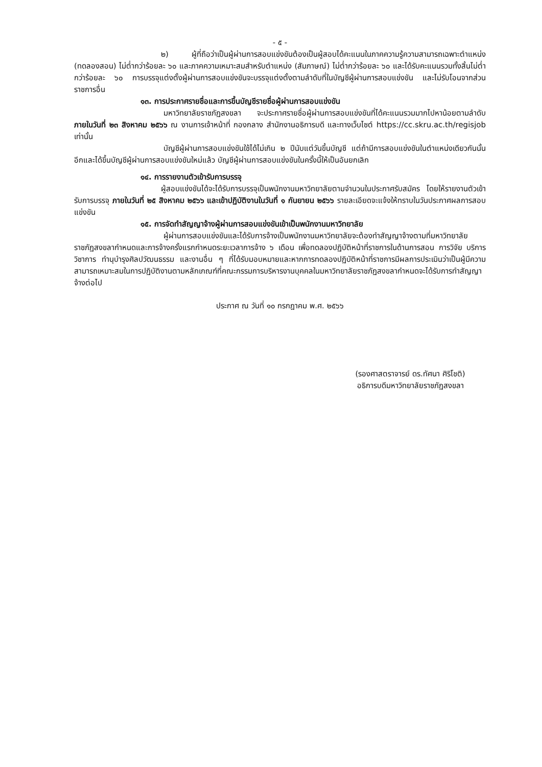- ๕ -
๒) ผู้ที่ถือว่าเป็นผู้ผ่านการสอบแข่งขันต้องเป็นผู้สอบได้คะแนนในภาคความรู้ความสามารถเฉพาะตำแหน่ง (ทดลองสอน) ไม่ต่ำกว่าร้อยละ ๖๐ และภาคความเหมาะสมสำหรับตำแหน่ง (สัมภาษณ์) ไม่ต่ำกว่าร้อยละ ๖๐ และได้รับคะแนนรวมทั้งสิ้นไม่ต่ำกว่าร้อยละ ๖๐ การบรรจุแต่งตั้งผู้ผ่านการสอบแข่งขันจะบรรจุแต่งตั้งตามลำดับที่ในบัญชีผู้ผ่านการสอบแข่งขัน และไม่รับโอนจากส่วนราชการอื่น
๑๓. การประกาศรายชื่อและการขึ้นบัญชีรายชื่อผู้ผ่านการสอบแข่งขัน
มหาวิทยาลัยราชภัฏสงขลา จะประกาศรายชื่อผู้ผ่านการสอบแข่งขันที่ได้คะแนนรวมมากไปหาน้อยตามลำดับ ภายในวันที่ ๒๓ สิงหาคม ๒๕๖๖ ณ งานการเจ้าหน้าที่ กองกลาง สำนักงานอธิการบดี และทางเว็บไซต์ https://cc.skru.ac.th/regisjob เท่านั้น
บัญชีผู้ผ่านการสอบแข่งขันใช้ได้ไม่เกิน ๒ ปีนับแต่วันขึ้นบัญชี แต่ถ้ามีการสอบแข่งขันในตำแหน่งเดียวกันนั้นอีกและได้ขึ้นบัญชีผู้ผ่านการสอบแข่งขันใหม่แล้ว บัญชีผู้ผ่านการสอบแข่งขันในครั้งนี้ให้เป็นอันยกเลิก
๑๔. การรายงานตัวเข้ารับการบรรจุ
ผู้สอบแข่งขันได้จะได้รับการบรรจุเป็นพนักงานมหาวิทยาลัยตามจำนวนในประกาศรับสมัคร โดยให้รายงานตัวเข้ารับการบรรจุ ภายในวันที่ ๒๕ สิงหาคม ๒๕๖๖ และเข้าปฏิบัติงานในวันที่ ๑ กันยายน ๒๕๖๖ รายละเอียดจะแจ้งให้ทราบในวันประกาศผลการสอบแข่งขัน
๑๕. การจัดทำสัญญาจ้างผู้ผ่านการสอบแข่งขันเข้าเป็นพนักงานมหาวิทยาลัย
ผู้ผ่านการสอบแข่งขันและได้รับการจ้างเป็นพนักงานมหาวิทยาลัยจะต้องทำสัญญาจ้างตามที่มหาวิทยาลัยราชภัฏสงขลากำหนดและการจ้างครั้งแรกกำหนดระยะเวลาการจ้าง ๖ เดือน เพื่อทดลองปฏิบัติหน้าที่ราชการในด้านการสอน การวิจัย บริการวิชาการ ทำนุบำรุงศิลปวัฒนธรรม และงานอื่น ๆ ที่ได้รับมอบหมายและหากการทดลองปฏิบัติหน้าที่ราชการมีผลการประเมินว่าเป็นผู้มีความสามารถเหมาะสมในการปฏิบัติงานตามหลักเกณฑ์ที่คณะกรรมการบริหารงานบุคคลในมหาวิทยาลัยราชภัฏสงขลากำหนดจะได้รับการทำสัญญาจ้างต่อไป
ประกาศ ณ วันที่ ๑๐ กรกฎาคม พ.ศ. ๒๕๖๖
(รองศาสตราจารย์ ดร.ทัศนา ศิริโชติ)
อธิการบดีมหาวิทยาลัยราชภัฏสงขลา